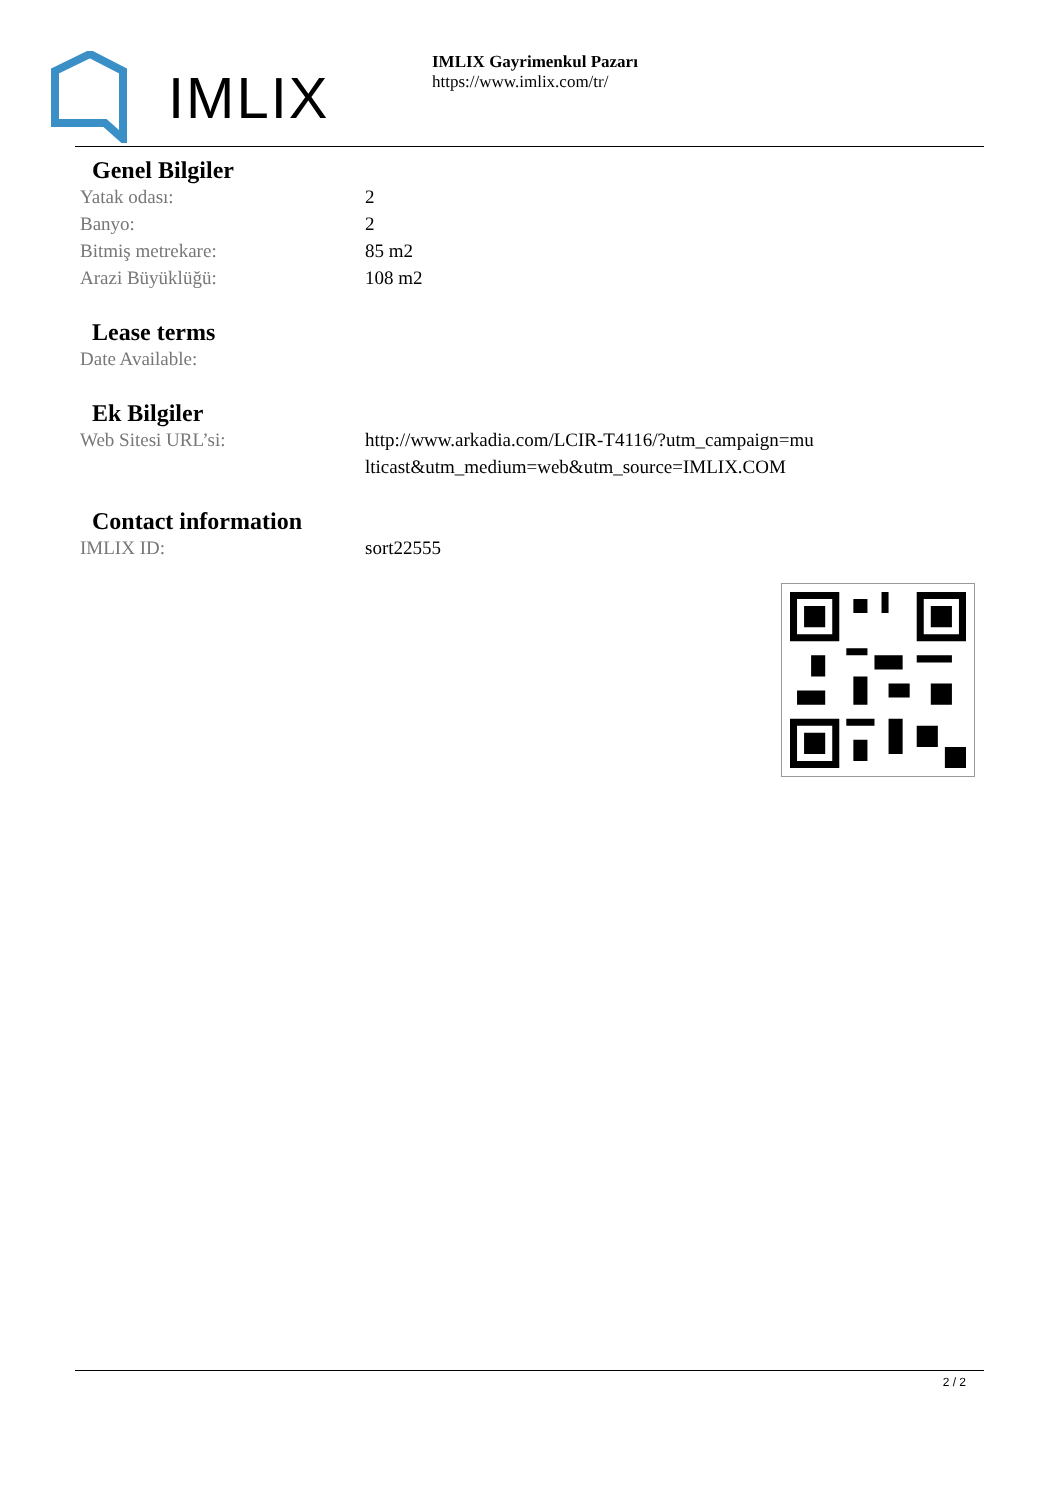IMLIX
IMLIX Gayrimenkul Pazarı
https://www.imlix.com/tr/
Genel Bilgiler
| Yatak odası: | 2 |
| Banyo: | 2 |
| Bitmiş metrekare: | 85 m2 |
| Arazi Büyüklüğü: | 108 m2 |
Lease terms
| Date Available: | |
Ek Bilgiler
| Web Sitesi URL’si: | http://www.arkadia.com/LCIR-T4116/?utm_campaign=multicast&utm_medium=web&utm_source=IMLIX.COM |
Contact information
| IMLIX ID: | sort22555 |
2 / 2